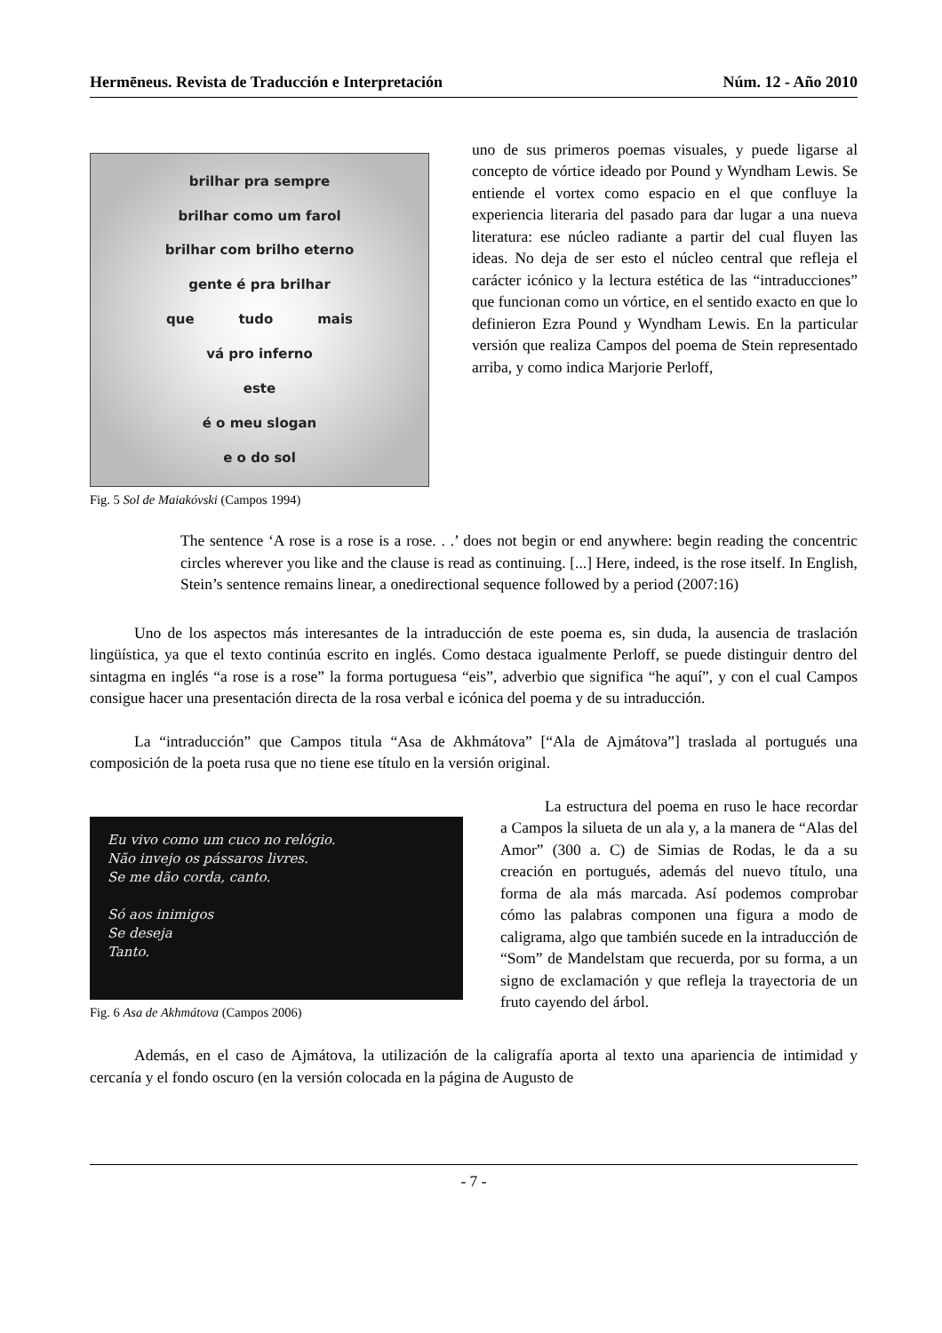Hermēneus. Revista de Traducción e Interpretación Núm. 12 - Año 2010
brilhar pra sempre
brilhar como um farol
brilhar com brilho eterno
gente é pra brilhar
que tudo mais
vá pro inferno
este
é o meu slogan
e o do sol
Fig. 5 Sol de Maiakóvski (Campos 1994)
uno de sus primeros poemas visuales, y puede ligarse al concepto de vórtice ideado por Pound y Wyndham Lewis. Se entiende el vortex como espacio en el que confluye la experiencia literaria del pasado para dar lugar a una nueva literatura: ese núcleo radiante a partir del cual fluyen las ideas. No deja de ser esto el núcleo central que refleja el carácter icónico y la lectura estética de las “intraducciones” que funcionan como un vórtice, en el sentido exacto en que lo definieron Ezra Pound y Wyndham Lewis. En la particular versión que realiza Campos del poema de Stein representado arriba, y como indica Marjorie Perloff,
The sentence ‘A rose is a rose is a rose. . .’ does not begin or end anywhere: begin reading the concentric circles wherever you like and the clause is read as continuing. [...] Here, indeed, is the rose itself. In English, Stein’s sentence remains linear, a onedirectional sequence followed by a period (2007:16)
Uno de los aspectos más interesantes de la intraducción de este poema es, sin duda, la ausencia de traslación lingüística, ya que el texto continúa escrito en inglés. Como destaca igualmente Perloff, se puede distinguir dentro del sintagma en inglés “a rose is a rose” la forma portuguesa “eis”, adverbio que significa “he aquí”, y con el cual Campos consigue hacer una presentación directa de la rosa verbal e icónica del poema y de su intraducción.
La “intraducción” que Campos titula “Asa de Akhmátova” [“Ala de Ajmátova”] traslada al portugués una composición de la poeta rusa que no tiene ese título en la versión original.
Eu vivo como um cuco no relógio.
Não invejo os pássaros livres.
Se me dão corda, canto.
Só aos inimigos
Se deseja
Tanto.
Fig. 6 Asa de Akhmátova (Campos 2006)
La estructura del poema en ruso le hace recordar a Campos la silueta de un ala y, a la manera de “Alas del Amor” (300 a. C) de Simias de Rodas, le da a su creación en portugués, además del nuevo título, una forma de ala más marcada. Así podemos comprobar cómo las palabras componen una figura a modo de caligrama, algo que también sucede en la intraducción de “Som” de Mandelstam que recuerda, por su forma, a un signo de exclamación y que refleja la trayectoria de un fruto cayendo del árbol.
Además, en el caso de Ajmátova, la utilización de la caligrafía aporta al texto una apariencia de intimidad y cercanía y el fondo oscuro (en la versión colocada en la página de Augusto de
- 7 -